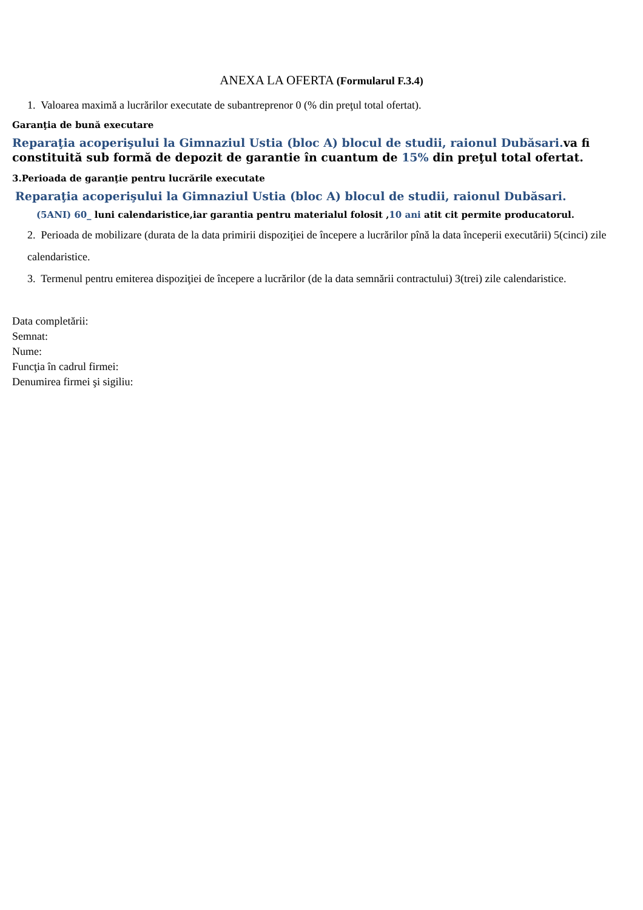ANEXA LA OFERTA (Formularul F.3.4)
1. Valoarea maximă a lucrărilor executate de subantreprenor 0 (% din preţul total ofertat).
Garanţia de bună executare
Reparaţia acoperişului la Gimnaziul Ustia (bloc A) blocul de studii, raionul Dubăsari. va fi constituită sub formă de depozit de garantie în cuantum de 15% din preţul total ofertat.
3.Perioada de garanţie pentru lucrările executate
Reparaţia acoperişului la Gimnaziul Ustia (bloc A) blocul de studii, raionul Dubăsari.
(5ANI) 60_ luni calendaristice,iar garantia pentru materialul folosit ,10 ani atit cit permite producatorul.
2. Perioada de mobilizare (durata de la data primirii dispoziţiei de începere a lucrărilor pînă la data începerii executării) 5(cinci) zile calendaristice.
3. Termenul pentru emiterea dispoziţiei de începere a lucrărilor (de la data semnării contractului) 3(trei) zile calendaristice.
Data completării:
Semnat:
Nume:
Funcţia în cadrul firmei:
Denumirea firmei şi sigiliu: